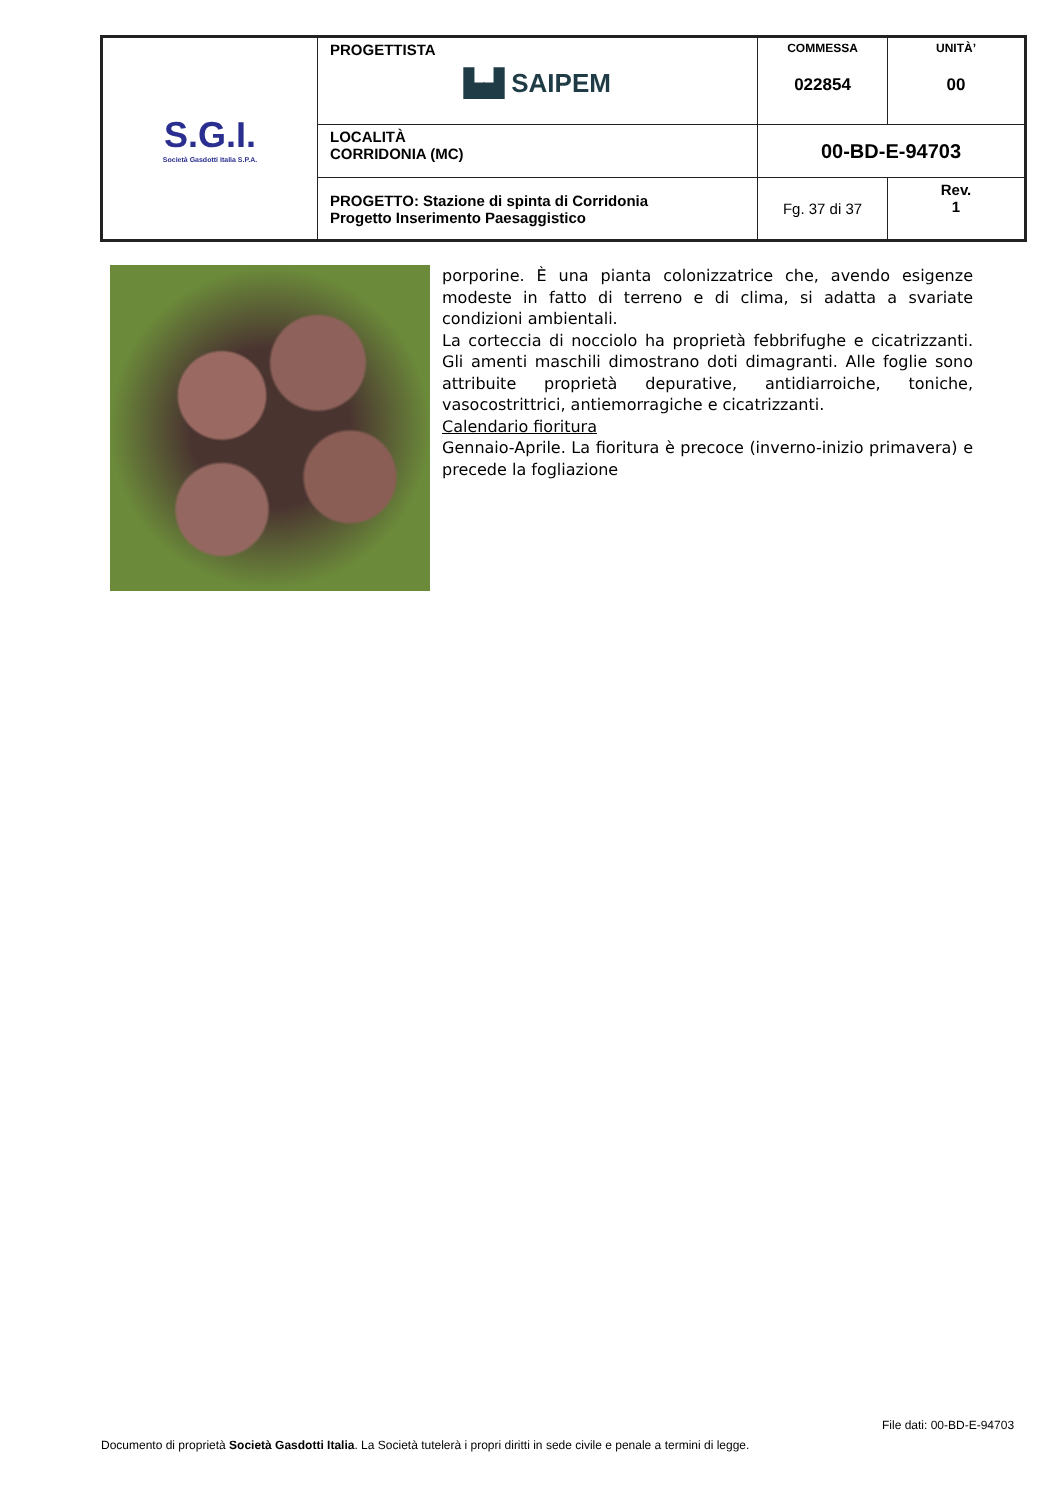| S.G.I. Società Gasdotti Italia S.P.A. | PROGETTISTA ▙▟ SAIPEM | COMMESSA 022854 | UNITÀ’ 00 |
| | LOCALITÀ CORRIDONIA (MC) | 00-BD-E-94703 | |
| | PROGETTO: Stazione di spinta di Corridonia Progetto Inserimento Paesaggistico | Fg. 37 di 37 | Rev. 1 |
porporine. È una pianta colonizzatrice che, avendo esigenze modeste in fatto di terreno e di clima, si adatta a svariate condizioni ambientali.
La corteccia di nocciolo ha proprietà febbrifughe e cicatrizzanti. Gli amenti maschili dimostrano doti dimagranti. Alle foglie sono attribuite proprietà depurative, antidiarroiche, toniche, vasocostrittrici, antiemorragiche e cicatrizzanti.
Calendario fioritura
Gennaio-Aprile. La fioritura è precoce (inverno-inizio primavera) e precede la fogliazione
File dati: 00-BD-E-94703
Documento di proprietà Società Gasdotti Italia. La Società tutelerà i propri diritti in sede civile e penale a termini di legge.